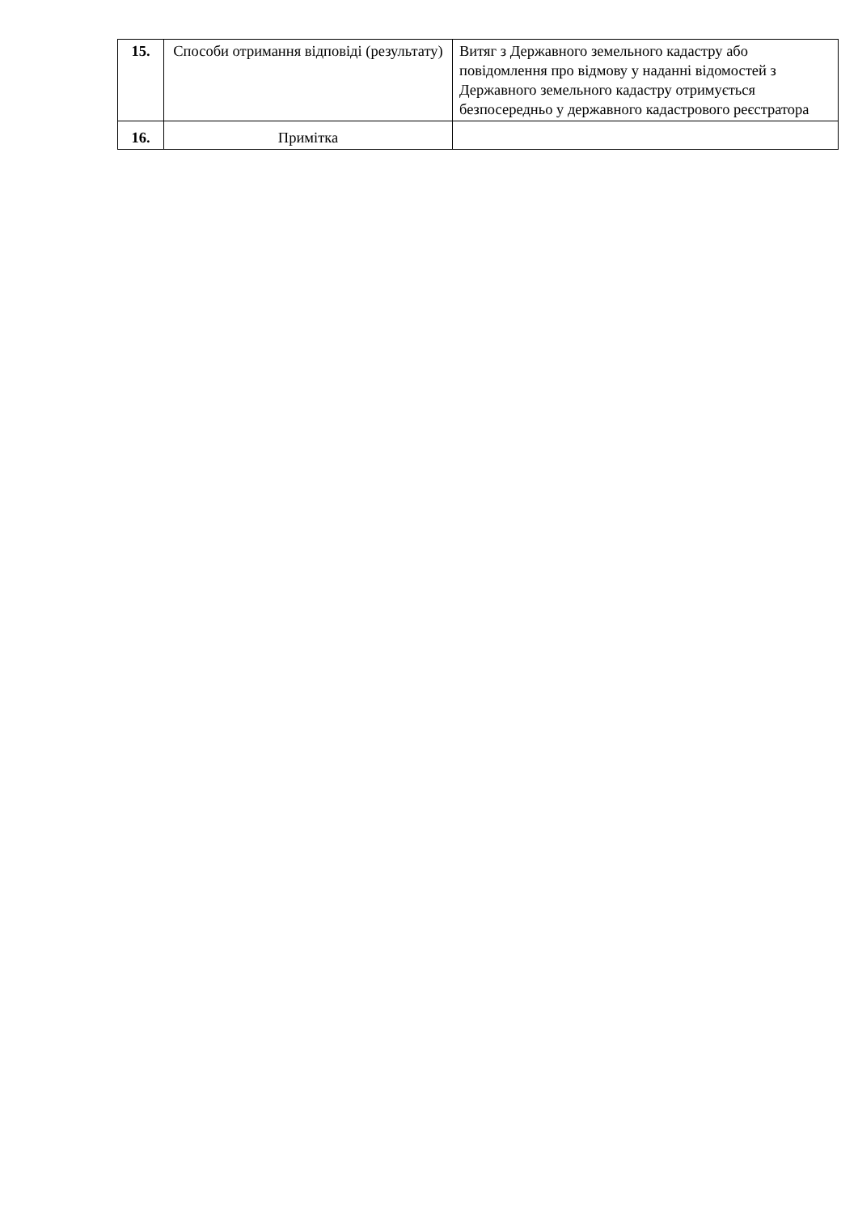| 15. | Способи отримання відповіді (результату) | Витяг з Державного земельного кадастру або повідомлення про відмову у наданні відомостей з Державного земельного кадастру отримується безпосередньо у державного кадастрового реєстратора |
| 16. | Примітка | |